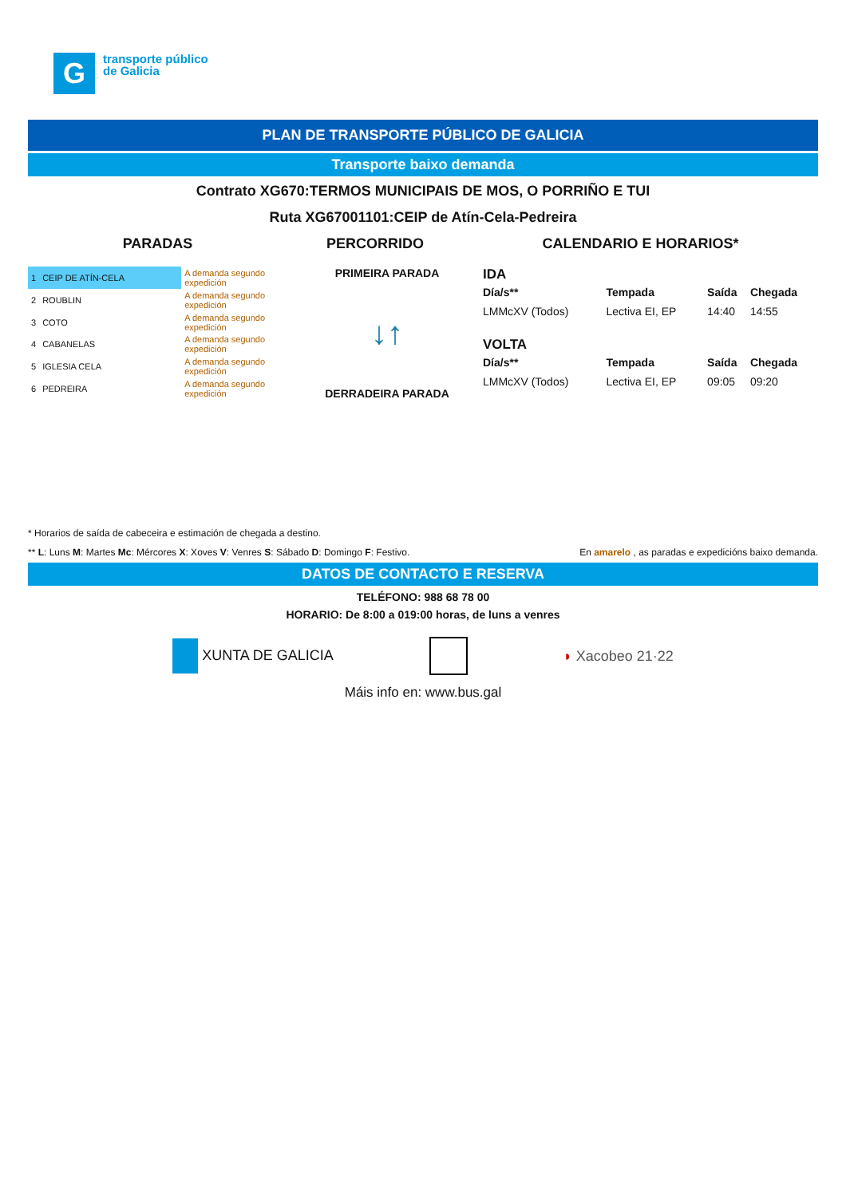G
transporte público
de Galicia
PLAN DE TRANSPORTE PÚBLICO DE GALICIA
Transporte baixo demanda
Contrato XG670:TERMOS MUNICIPAIS DE MOS, O PORRIÑO E TUI
Ruta XG67001101:CEIP de Atín-Cela-Pedreira
PARADAS PERCORRIDO CALENDARIO E HORARIOS*
| 1 | CEIP DE ATÍN-CELA | A demanda segundo expedición |
| 2 | ROUBLIN | A demanda segundo expedición |
| 3 | COTO | A demanda segundo expedición |
| 4 | CABANELAS | A demanda segundo expedición |
| 5 | IGLESIA CELA | A demanda segundo expedición |
| 6 | PEDREIRA | A demanda segundo expedición |
PRIMEIRA PARADA
↓↑
DERRADEIRA PARADA
IDA
| Día/s** | Tempada | Saída | Chegada |
| --- | --- | --- | --- |
| LMMcXV (Todos) | Lectiva EI, EP | 14:40 | 14:55 |
VOLTA
| Día/s** | Tempada | Saída | Chegada |
| --- | --- | --- | --- |
| LMMcXV (Todos) | Lectiva EI, EP | 09:05 | 09:20 |
* Horarios de saída de cabeceira e estimación de chegada a destino.
** L: Luns M: Martes Mc: Mércores X: Xoves V: Venres S: Sábado D: Domingo F: Festivo.
En amarelo , as paradas e expedicións baixo demanda.
DATOS DE CONTACTO E RESERVA
TELÉFONO: 988 68 78 00
HORARIO: De 8:00 a 019:00 horas, de luns a venres
XUNTA DE GALICIA ◗ Xacobeo 21·22
Máis info en: www.bus.gal